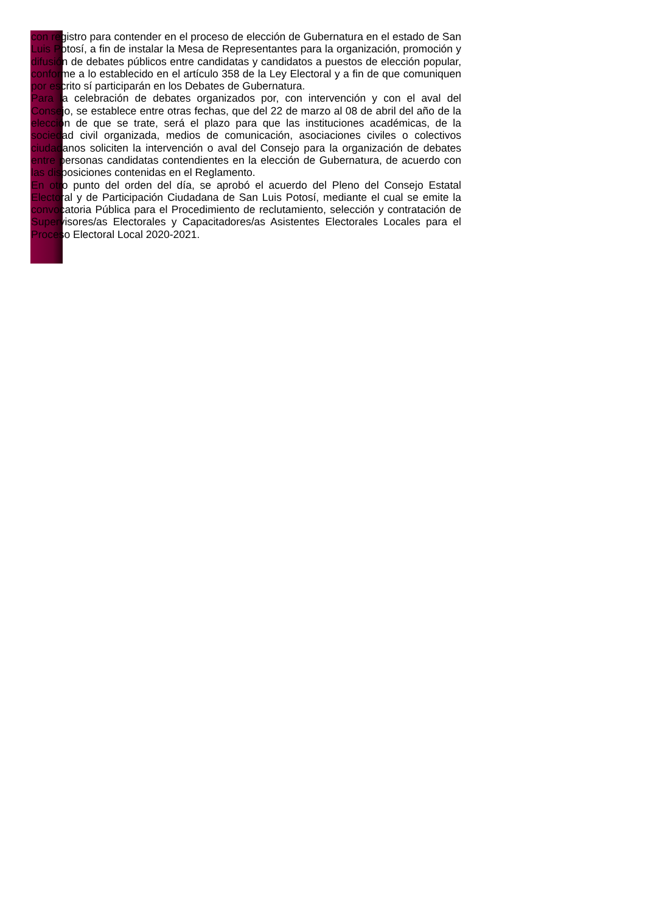con registro para contender en el proceso de elección de Gubernatura en el estado de San Luis Potosí, a fin de instalar la Mesa de Representantes para la organización, promoción y difusión de debates públicos entre candidatas y candidatos a puestos de elección popular, conforme a lo establecido en el artículo 358 de la Ley Electoral y a fin de que comuniquen por escrito sí participarán en los Debates de Gubernatura.
Para la celebración de debates organizados por, con intervención y con el aval del Consejo, se establece entre otras fechas, que del 22 de marzo al 08 de abril del año de la elección de que se trate, será el plazo para que las instituciones académicas, de la sociedad civil organizada, medios de comunicación, asociaciones civiles o colectivos ciudadanos soliciten la intervención o aval del Consejo para la organización de debates entre personas candidatas contendientes en la elección de Gubernatura, de acuerdo con las disposiciones contenidas en el Reglamento.
En otro punto del orden del día, se aprobó el acuerdo del Pleno del Consejo Estatal Electoral y de Participación Ciudadana de San Luis Potosí, mediante el cual se emite la convocatoria Pública para el Procedimiento de reclutamiento, selección y contratación de Supervisores/as Electorales y Capacitadores/as Asistentes Electorales Locales para el Proceso Electoral Local 2020-2021.